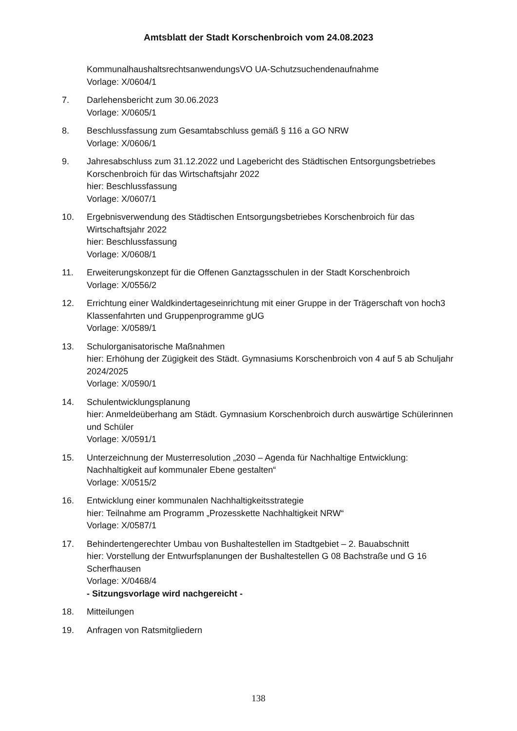Amtsblatt der Stadt Korschenbroich vom 24.08.2023
KommunalhaushaltsrechtsanwendungsVO UA-Schutzsuchendenaufnahme
Vorlage: X/0604/1
7. Darlehensbericht zum 30.06.2023
Vorlage: X/0605/1
8. Beschlussfassung zum Gesamtabschluss gemäß § 116 a GO NRW
Vorlage: X/0606/1
9. Jahresabschluss zum 31.12.2022 und Lagebericht des Städtischen Entsorgungsbetriebes Korschenbroich für das Wirtschaftsjahr 2022
hier: Beschlussfassung
Vorlage: X/0607/1
10. Ergebnisverwendung des Städtischen Entsorgungsbetriebes Korschenbroich für das Wirtschaftsjahr 2022
hier: Beschlussfassung
Vorlage: X/0608/1
11. Erweiterungskonzept für die Offenen Ganztagsschulen in der Stadt Korschenbroich
Vorlage: X/0556/2
12. Errichtung einer Waldkindertageseinrichtung mit einer Gruppe in der Trägerschaft von hoch3 Klassenfahrten und Gruppenprogramme gUG
Vorlage: X/0589/1
13. Schulorganisatorische Maßnahmen
hier: Erhöhung der Zügigkeit des Städt. Gymnasiums Korschenbroich von 4 auf 5 ab Schuljahr 2024/2025
Vorlage: X/0590/1
14. Schulentwicklungsplanung
hier: Anmeldeüberhang am Städt. Gymnasium Korschenbroich durch auswärtige Schülerinnen und Schüler
Vorlage: X/0591/1
15. Unterzeichnung der Musterresolution „2030 – Agenda für Nachhaltige Entwicklung: Nachhaltigkeit auf kommunaler Ebene gestalten“
Vorlage: X/0515/2
16. Entwicklung einer kommunalen Nachhaltigkeitsstrategie
hier: Teilnahme am Programm „Prozesskette Nachhaltigkeit NRW“
Vorlage: X/0587/1
17. Behindertengerechter Umbau von Bushaltestellen im Stadtgebiet – 2. Bauabschnitt
hier: Vorstellung der Entwurfsplanungen der Bushaltestellen G 08 Bachstraße und G 16 Scherfhausen
Vorlage: X/0468/4
- Sitzungsvorlage wird nachgereicht -
18. Mitteilungen
19. Anfragen von Ratsmitgliedern
138